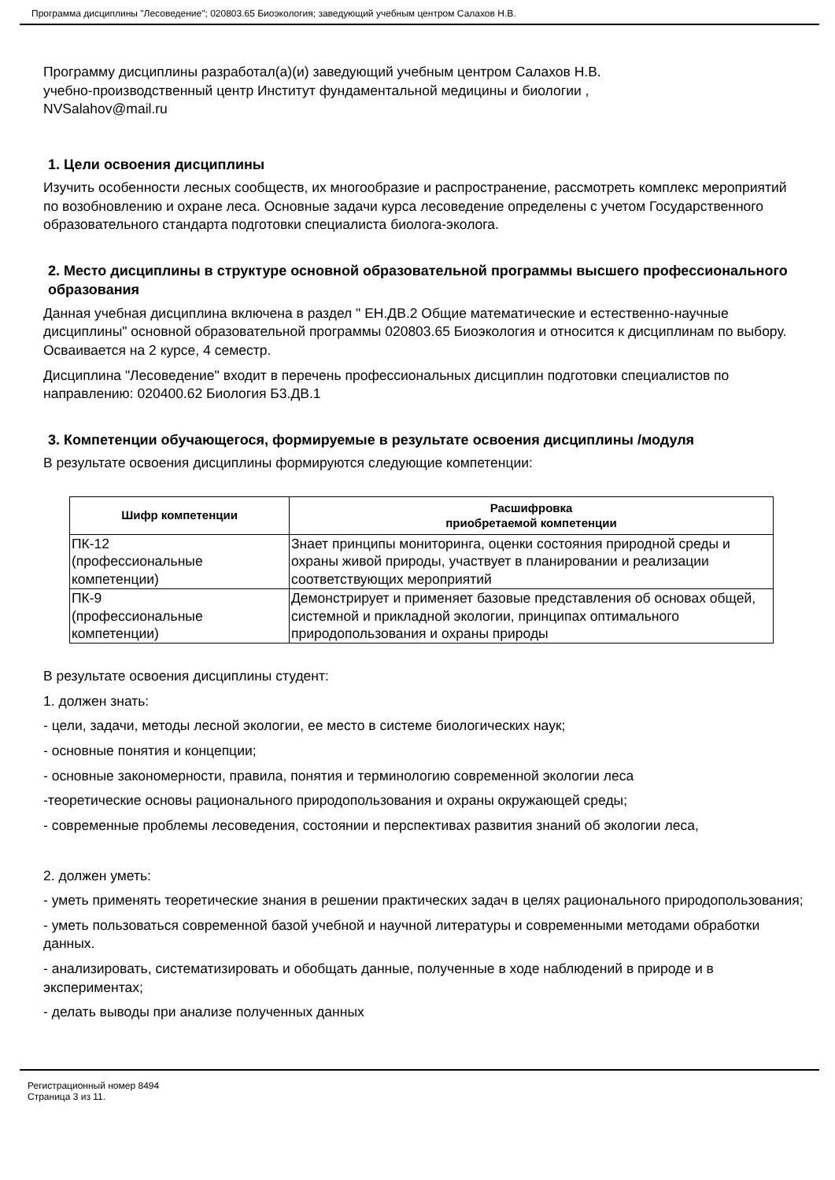Программа дисциплины "Лесоведение"; 020803.65 Биоэкология; заведующий учебным центром Салахов Н.В.
Программу дисциплины разработал(а)(и) заведующий учебным центром Салахов Н.В.
учебно-производственный центр Институт фундаментальной медицины и биологии ,
NVSalahov@mail.ru
1. Цели освоения дисциплины
Изучить особенности лесных сообществ, их многообразие и распространение, рассмотреть комплекс мероприятий по возобновлению и охране леса. Основные задачи курса лесоведение определены с учетом Государственного образовательного стандарта подготовки специалиста биолога-эколога.
2. Место дисциплины в структуре основной образовательной программы высшего профессионального образования
Данная учебная дисциплина включена в раздел " ЕН.ДВ.2 Общие математические и естественно-научные дисциплины" основной образовательной программы 020803.65 Биоэкология и относится к дисциплинам по выбору. Осваивается на 2 курсе, 4 семестр.
Дисциплина "Лесоведение" входит в перечень профессиональных дисциплин подготовки специалистов по направлению: 020400.62 Биология Б3.ДВ.1
3. Компетенции обучающегося, формируемые в результате освоения дисциплины /модуля
В результате освоения дисциплины формируются следующие компетенции:
| Шифр компетенции | Расшифровка приобретаемой компетенции |
| --- | --- |
| ПК-12 (профессиональные компетенции) | Знает принципы мониторинга, оценки состояния природной среды и охраны живой природы, участвует в планировании и реализации соответствующих мероприятий |
| ПК-9 (профессиональные компетенции) | Демонстрирует и применяет базовые представления об основах общей, системной и прикладной экологии, принципах оптимального природопользования и охраны природы |
В результате освоения дисциплины студент:
1. должен знать:
- цели, задачи, методы лесной экологии, ее место в системе биологических наук;
- основные понятия и концепции;
- основные закономерности, правила, понятия и терминологию современной экологии леса
-теоретические основы рационального природопользования и охраны окружающей среды;
- современные проблемы лесоведения, состоянии и перспективах развития знаний об экологии леса,
2. должен уметь:
- уметь применять теоретические знания в решении практических задач в целях рационального природопользования;
- уметь пользоваться современной базой учебной и научной литературы и современными методами обработки данных.
- анализировать, систематизировать и обобщать данные, полученные в ходе наблюдений в природе и в экспериментах;
- делать выводы при анализе полученных данных
Регистрационный номер 8494
Страница 3 из 11.